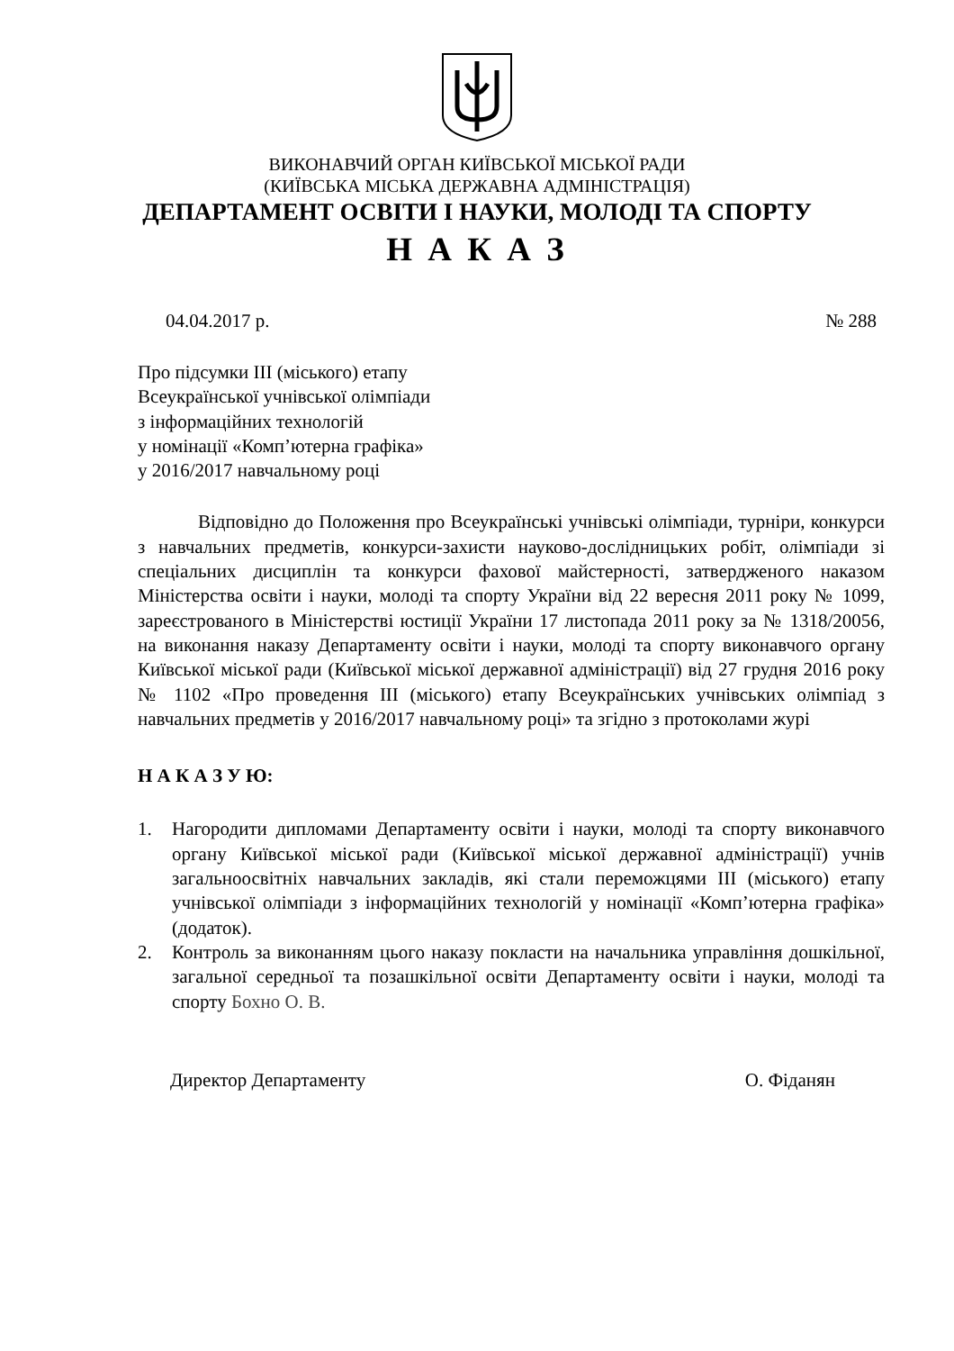ВИКОНАВЧИЙ ОРГАН КИЇВСЬКОЇ МІСЬКОЇ РАДИ
(КИЇВСЬКА МІСЬКА ДЕРЖАВНА АДМІНІСТРАЦІЯ)
ДЕПАРТАМЕНТ ОСВІТИ І НАУКИ, МОЛОДІ ТА СПОРТУ
Н А К А З
04.04.2017 р. № 288
Про підсумки ІІІ (міського) етапу
Всеукраїнської учнівської олімпіади
з інформаційних технологій
у номінації «Комп’ютерна графіка»
у 2016/2017 навчальному році
Відповідно до Положення про Всеукраїнські учнівські олімпіади, турніри, конкурси з навчальних предметів, конкурси-захисти науково-дослідницьких робіт, олімпіади зі спеціальних дисциплін та конкурси фахової майстерності, затвердженого наказом Міністерства освіти і науки, молоді та спорту України від 22 вересня 2011 року № 1099, зареєстрованого в Міністерстві юстиції України 17 листопада 2011 року за № 1318/20056, на виконання наказу Департаменту освіти і науки, молоді та спорту виконавчого органу Київської міської ради (Київської міської державної адміністрації) від 27 грудня 2016 року № 1102 «Про проведення ІІІ (міського) етапу Всеукраїнських учнівських олімпіад з навчальних предметів у 2016/2017 навчальному році» та згідно з протоколами журі
Н А К А З У Ю:
1. Нагородити дипломами Департаменту освіти і науки, молоді та спорту виконавчого органу Київської міської ради (Київської міської державної адміністрації) учнів загальноосвітніх навчальних закладів, які стали переможцями ІІІ (міського) етапу учнівської олімпіади з інформаційних технологій у номінації «Комп’ютерна графіка» (додаток).
2. Контроль за виконанням цього наказу покласти на начальника управління дошкільної, загальної середньої та позашкільної освіти Департаменту освіти і науки, молоді та спорту Бохно О. В.
Директор Департаменту О. Фіданян